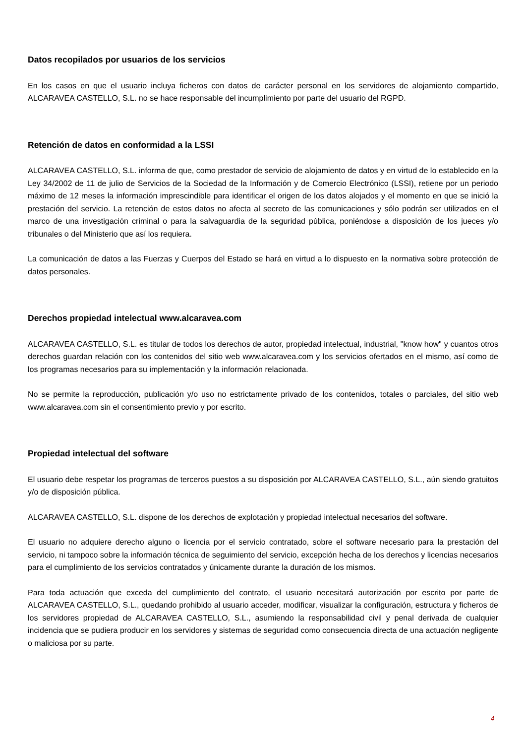Datos recopilados por usuarios de los servicios
En los casos en que el usuario incluya ficheros con datos de carácter personal en los servidores de alojamiento compartido, ALCARAVEA CASTELLO, S.L. no se hace responsable del incumplimiento por parte del usuario del RGPD.
Retención de datos en conformidad a la LSSI
ALCARAVEA CASTELLO, S.L. informa de que, como prestador de servicio de alojamiento de datos y en virtud de lo establecido en la Ley 34/2002 de 11 de julio de Servicios de la Sociedad de la Información y de Comercio Electrónico (LSSI), retiene por un periodo máximo de 12 meses la información imprescindible para identificar el origen de los datos alojados y el momento en que se inició la prestación del servicio. La retención de estos datos no afecta al secreto de las comunicaciones y sólo podrán ser utilizados en el marco de una investigación criminal o para la salvaguardia de la seguridad pública, poniéndose a disposición de los jueces y/o tribunales o del Ministerio que así los requiera.
La comunicación de datos a las Fuerzas y Cuerpos del Estado se hará en virtud a lo dispuesto en la normativa sobre protección de datos personales.
Derechos propiedad intelectual www.alcaravea.com
ALCARAVEA CASTELLO, S.L. es titular de todos los derechos de autor, propiedad intelectual, industrial, "know how" y cuantos otros derechos guardan relación con los contenidos del sitio web www.alcaravea.com y los servicios ofertados en el mismo, así como de los programas necesarios para su implementación y la información relacionada.
No se permite la reproducción, publicación y/o uso no estrictamente privado de los contenidos, totales o parciales, del sitio web www.alcaravea.com sin el consentimiento previo y por escrito.
Propiedad intelectual del software
El usuario debe respetar los programas de terceros puestos a su disposición por ALCARAVEA CASTELLO, S.L., aún siendo gratuitos y/o de disposición pública.
ALCARAVEA CASTELLO, S.L. dispone de los derechos de explotación y propiedad intelectual necesarios del software.
El usuario no adquiere derecho alguno o licencia por el servicio contratado, sobre el software necesario para la prestación del servicio, ni tampoco sobre la información técnica de seguimiento del servicio, excepción hecha de los derechos y licencias necesarios para el cumplimiento de los servicios contratados y únicamente durante la duración de los mismos.
Para toda actuación que exceda del cumplimiento del contrato, el usuario necesitará autorización por escrito por parte de ALCARAVEA CASTELLO, S.L., quedando prohibido al usuario acceder, modificar, visualizar la configuración, estructura y ficheros de los servidores propiedad de ALCARAVEA CASTELLO, S.L., asumiendo la responsabilidad civil y penal derivada de cualquier incidencia que se pudiera producir en los servidores y sistemas de seguridad como consecuencia directa de una actuación negligente o maliciosa por su parte.
4